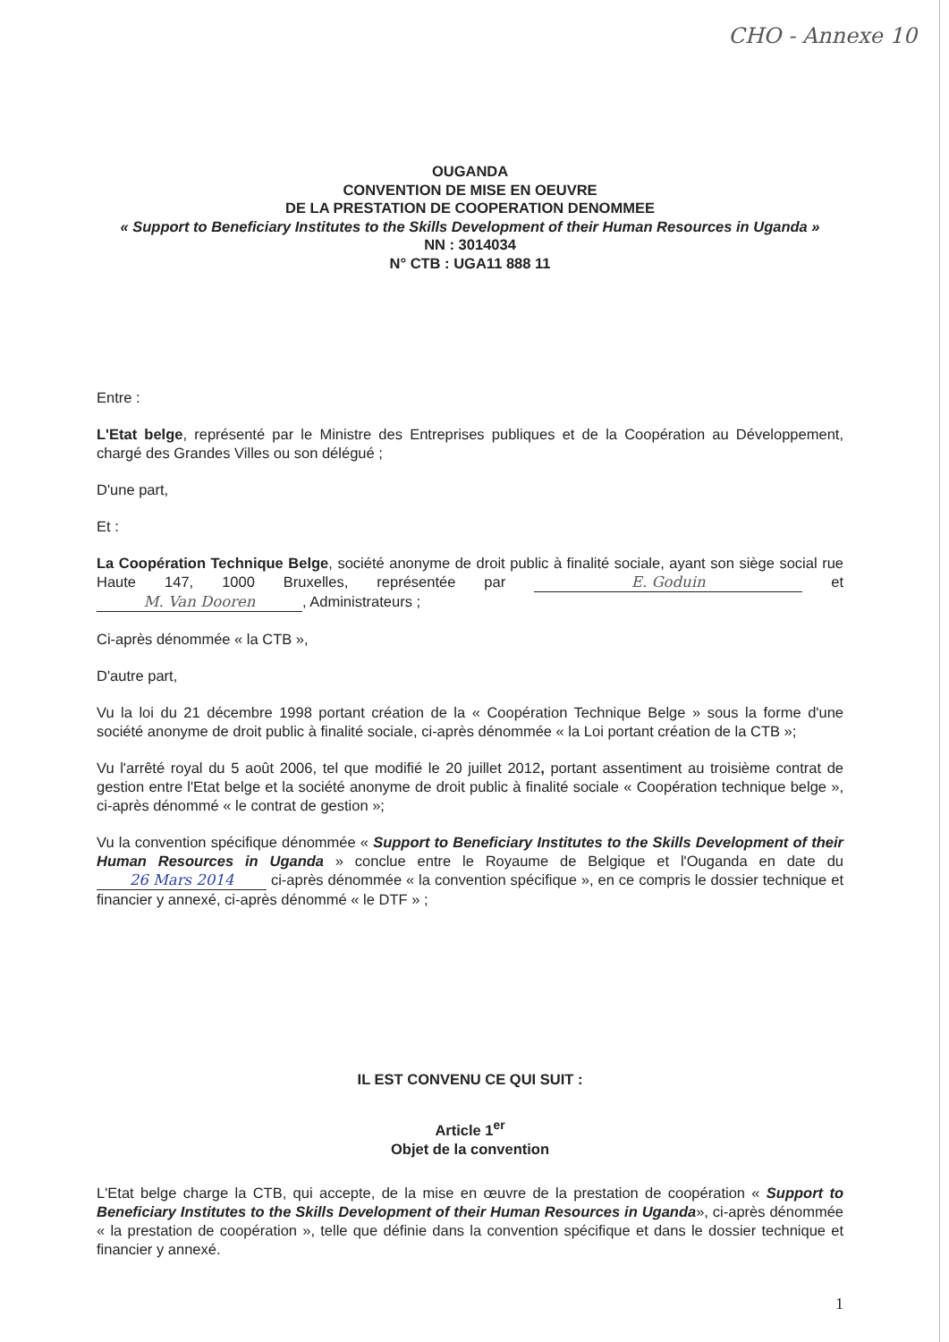CHO - Annexe 10
OUGANDA
CONVENTION DE MISE EN OEUVRE
DE LA PRESTATION DE COOPERATION DENOMMEE
« Support to Beneficiary Institutes to the Skills Development of their Human Resources in Uganda »
NN : 3014034
N° CTB : UGA11 888 11
Entre :
L'Etat belge, représenté par le Ministre des Entreprises publiques et de la Coopération au Développement, chargé des Grandes Villes ou son délégué ;
D'une part,
Et :
La Coopération Technique Belge, société anonyme de droit public à finalité sociale, ayant son siège social rue Haute 147, 1000 Bruxelles, représentée par E. Goduin et M. Van Dooren, Administrateurs ;
Ci-après dénommée « la CTB »,
D'autre part,
Vu la loi du 21 décembre 1998 portant création de la « Coopération Technique Belge » sous la forme d'une société anonyme de droit public à finalité sociale, ci-après dénommée « la Loi portant création de la CTB »;
Vu l'arrêté royal du 5 août 2006, tel que modifié le 20 juillet 2012, portant assentiment au troisième contrat de gestion entre l'Etat belge et la société anonyme de droit public à finalité sociale « Coopération technique belge », ci-après dénommé « le contrat de gestion »;
Vu la convention spécifique dénommée « Support to Beneficiary Institutes to the Skills Development of their Human Resources in Uganda » conclue entre le Royaume de Belgique et l'Ouganda en date du 26 Mars 2014 ci-après dénommée « la convention spécifique », en ce compris le dossier technique et financier y annexé, ci-après dénommé « le DTF » ;
IL EST CONVENU CE QUI SUIT :
Article 1<sup>er</sup>
Objet de la convention
L'Etat belge charge la CTB, qui accepte, de la mise en œuvre de la prestation de coopération « Support to Beneficiary Institutes to the Skills Development of their Human Resources in Uganda», ci-après dénommée « la prestation de coopération », telle que définie dans la convention spécifique et dans le dossier technique et financier y annexé.
1